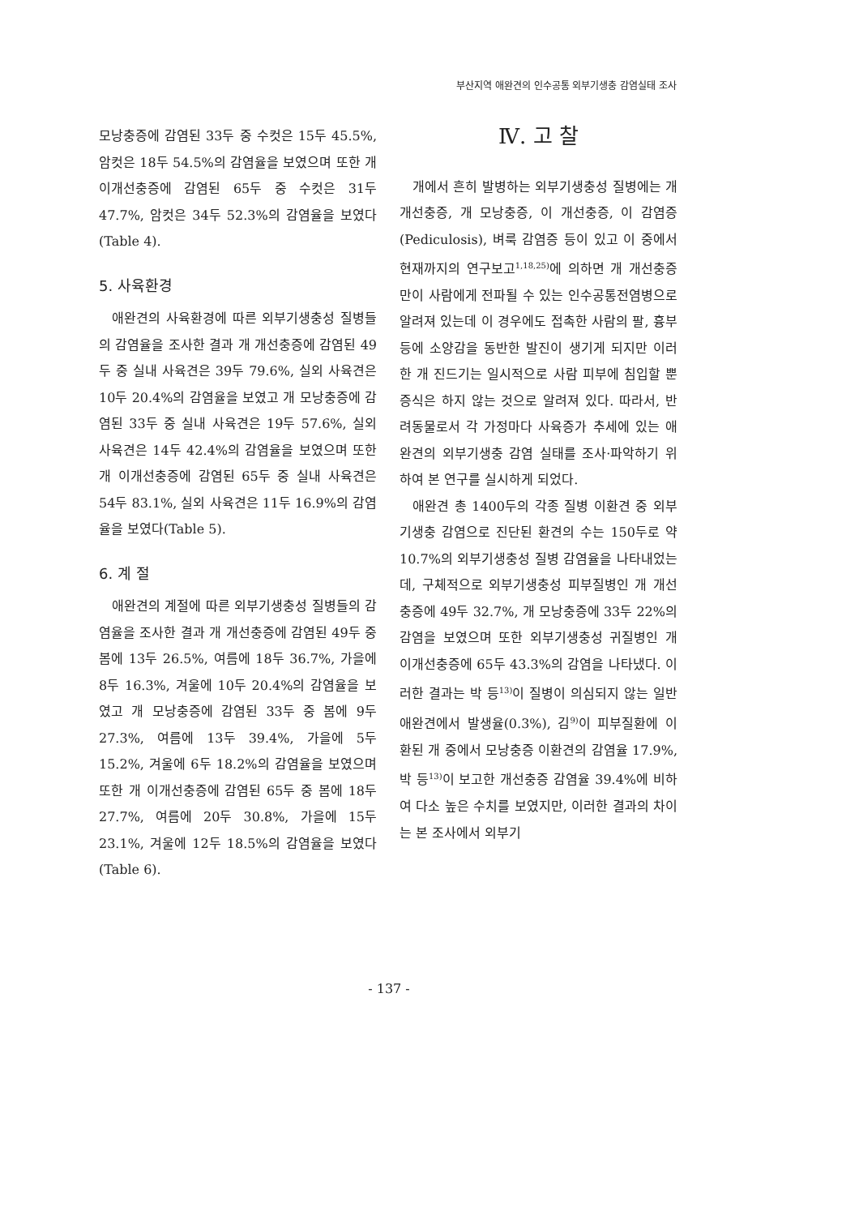부산지역 애완견의 인수공통 외부기생충 감염실태 조사
모낭충증에 감염된 33두 중 수컷은 15두 45.5%, 암컷은 18두 54.5%의 감염율을 보였으며 또한 개 이개선충증에 감염된 65두 중 수컷은 31두 47.7%, 암컷은 34두 52.3%의 감염율을 보였다(Table 4).
5. 사육환경
애완견의 사육환경에 따른 외부기생충성 질병들의 감염율을 조사한 결과 개 개선충증에 감염된 49두 중 실내 사육견은 39두 79.6%, 실외 사육견은 10두 20.4%의 감염율을 보였고 개 모낭충증에 감염된 33두 중 실내 사육견은 19두 57.6%, 실외 사육견은 14두 42.4%의 감염율을 보였으며 또한 개 이개선충증에 감염된 65두 중 실내 사육견은 54두 83.1%, 실외 사육견은 11두 16.9%의 감염율을 보였다(Table 5).
6. 계 절
애완견의 계절에 따른 외부기생충성 질병들의 감염율을 조사한 결과 개 개선충증에 감염된 49두 중 봄에 13두 26.5%, 여름에 18두 36.7%, 가을에 8두 16.3%, 겨울에 10두 20.4%의 감염율을 보였고 개 모낭충증에 감염된 33두 중 봄에 9두 27.3%, 여름에 13두 39.4%, 가을에 5두 15.2%, 겨울에 6두 18.2%의 감염율을 보였으며 또한 개 이개선충증에 감염된 65두 중 봄에 18두 27.7%, 여름에 20두 30.8%, 가을에 15두 23.1%, 겨울에 12두 18.5%의 감염율을 보였다(Table 6).
Ⅳ. 고 찰
개에서 흔히 발병하는 외부기생충성 질병에는 개 개선충증, 개 모낭충증, 이 개선충증, 이 감염증(Pediculosis), 벼룩 감염증 등이 있고 이 중에서 현재까지의 연구보고<sup>1,18,25)</sup>에 의하면 개 개선충증 만이 사람에게 전파될 수 있는 인수공통전염병으로 알려져 있는데 이 경우에도 접촉한 사람의 팔, 흉부 등에 소양감을 동반한 발진이 생기게 되지만 이러한 개 진드기는 일시적으로 사람 피부에 침입할 뿐 증식은 하지 않는 것으로 알려져 있다. 따라서, 반려동물로서 각 가정마다 사육증가 추세에 있는 애완견의 외부기생충 감염 실태를 조사·파악하기 위하여 본 연구를 실시하게 되었다.
애완견 총 1400두의 각종 질병 이환견 중 외부기생충 감염으로 진단된 환견의 수는 150두로 약 10.7%의 외부기생충성 질병 감염율을 나타내었는데, 구체적으로 외부기생충성 피부질병인 개 개선충증에 49두 32.7%, 개 모낭충증에 33두 22%의 감염을 보였으며 또한 외부기생충성 귀질병인 개 이개선충증에 65두 43.3%의 감염을 나타냈다. 이러한 결과는 박 등<sup>13)</sup>이 질병이 의심되지 않는 일반 애완견에서 발생율(0.3%), 김<sup>9)</sup>이 피부질환에 이환된 개 중에서 모낭충증 이환견의 감염율 17.9%, 박 등<sup>13)</sup>이 보고한 개선충증 감염율 39.4%에 비하여 다소 높은 수치를 보였지만, 이러한 결과의 차이는 본 조사에서 외부기
- 137 -